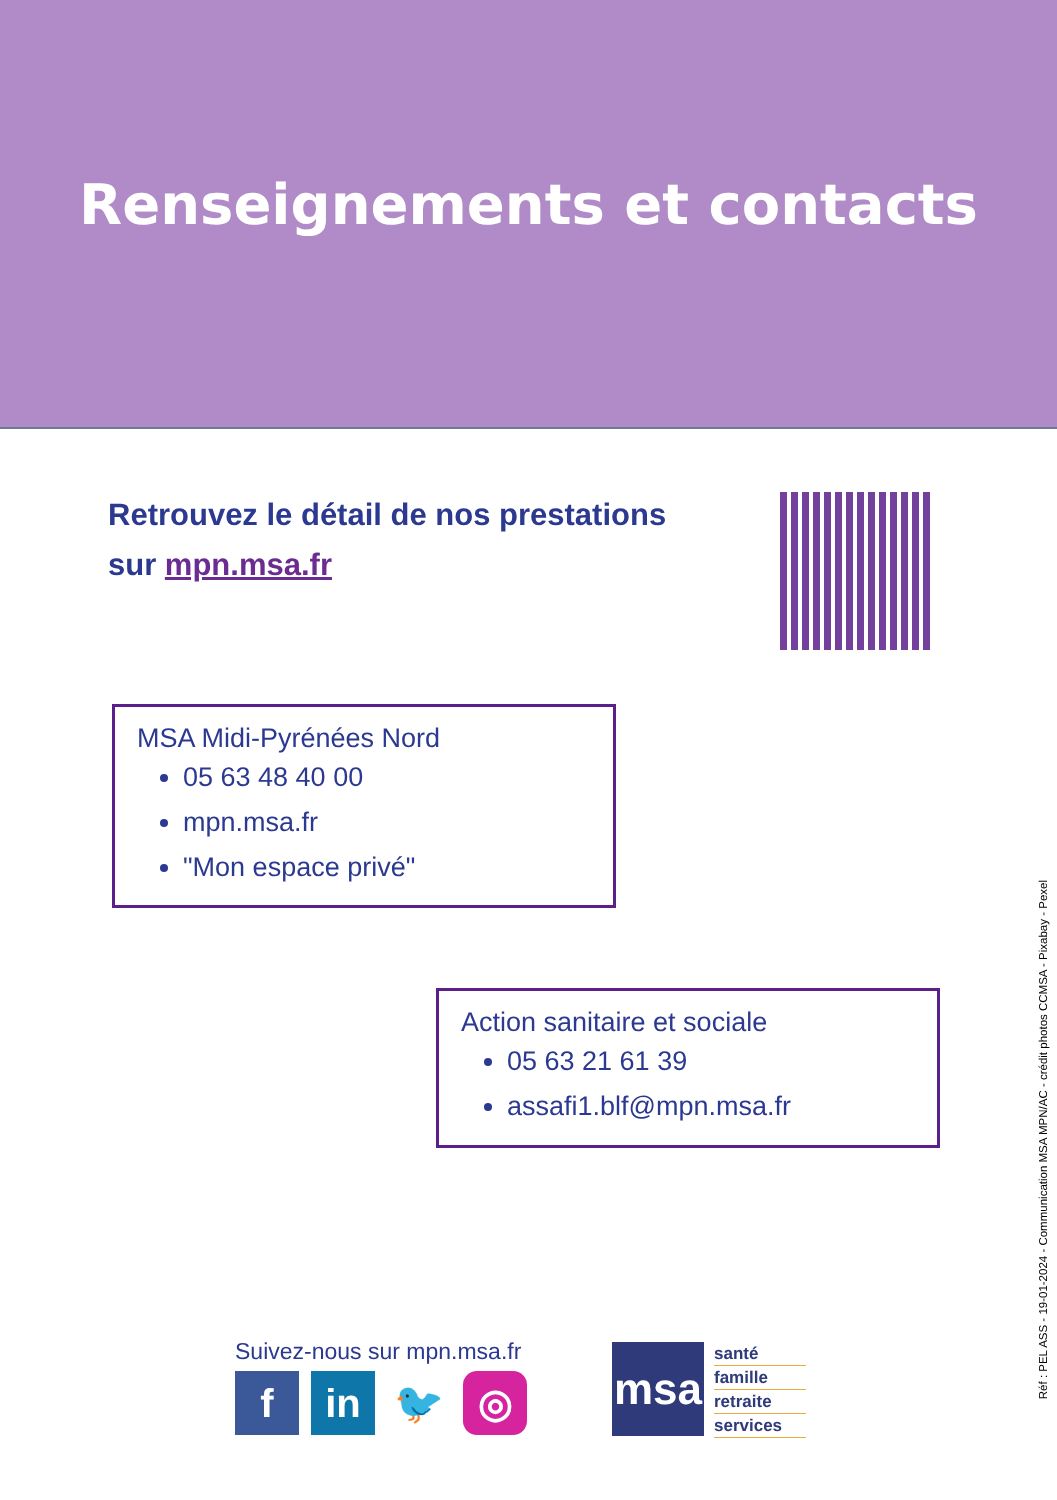Renseignements et contacts
Retrouvez le détail de nos prestations
sur mpn.msa.fr
MSA Midi-Pyrénées Nord
05 63 48 40 00
mpn.msa.fr
"Mon espace privé"
Action sanitaire et sociale
05 63 21 61 39
assafi1.blf@mpn.msa.fr
Réf : PEL ASS - 19-01-2024 - Communication MSA MPN/AC - crédit photos CCMSA - Pixabay - Pexel
Suivez-nous sur mpn.msa.fr
fin 🐦 ◎
msa
santé
famille
retraite
services